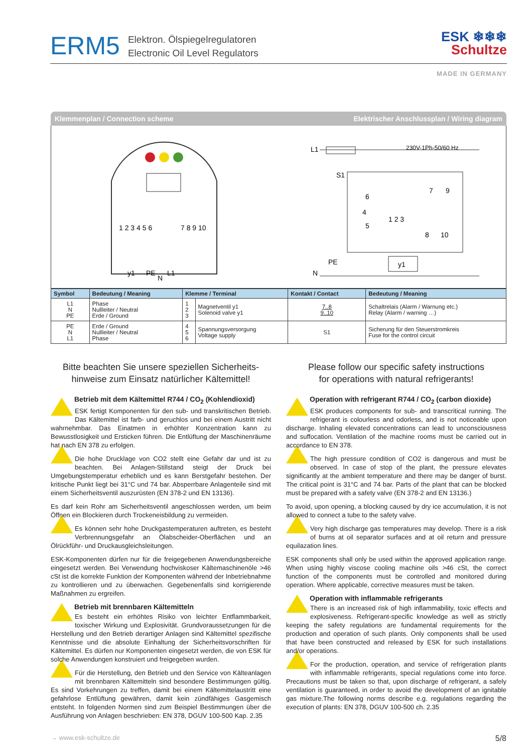ERM5 Elektron. Ölspiegelregulatoren
Electronic Oil Level Regulators
ESK ❄❄❄
Schultze
MADE IN GERMANY
Klemmenplan / Connection scheme Elektrischer Anschlussplan / Wiring diagram
1 2 3 4 5 6
7 8 9 10
y1
PE
N
L1
L1
230V-1Ph-50/60 Hz
S1
6
4
5
1 2 3
7
9
8
10
y1
PE
N
| Symbol | Bedeutung / Meaning | Klemme / Terminal | | Kontakt / Contact | Bedeutung / Meaning |
| --- | --- | --- | --- | --- | --- |
| L1 N PE | Phase Nullleiter / Neutral Erde / Ground | 1 2 3 | Magnetventil y1 Solenoid valve y1 | 7..8 9..10 | Schaltrelais (Alarm / Warnung etc.) Relay (Alarm / warning …) |
| PE N L1 | Erde / Ground Nullleiter / Neutral Phase | 4 5 6 | Spannungsversorgung Voltage supply | S1 | Sicherung für den Steuerstromkreis Fuse for the control circuit |
Bitte beachten Sie unsere speziellen Sicherheits-
hinweise zum Einsatz natürlicher Kältemittel!
Betrieb mit dem Kältemittel R744 / CO<sub>2</sub> (Kohlendioxid)
ESK fertigt Komponenten für den sub- und transkritischen Betrieb. Das Kältemittel ist farb- und geruchlos und bei einem Austritt nicht wahrnehmbar. Das Einatmen in erhöhter Konzentration kann zu Bewusstlosigkeit und Ersticken führen. Die Entlüftung der Maschinenräume hat nach EN 378 zu erfolgen.
Die hohe Drucklage von CO2 stellt eine Gefahr dar und ist zu beachten. Bei Anlagen-Stillstand steigt der Druck bei Umgebungstemperatur erheblich und es kann Berstgefahr bestehen. Der kritische Punkt liegt bei 31°C und 74 bar. Absperrbare Anlagenteile sind mit einem Sicherheitsventil auszurüsten (EN 378-2 und EN 13136).
Es darf kein Rohr am Sicherheitsventil angeschlossen werden, um beim Öffnen ein Blockieren durch Trockeneisbildung zu vermeiden.
Es können sehr hohe Druckgastemperaturen auftreten, es besteht Verbrennungsgefahr an Ölabscheider-Oberflächen und an Ölrückführ- und Druckausgleichsleitungen.
ESK-Komponenten dürfen nur für die freigegebenen Anwendungsbereiche eingesetzt werden. Bei Verwendung hochviskoser Kältemaschinenöle >46 cSt ist die korrekte Funktion der Komponenten während der Inbetriebnahme zu kontrollieren und zu überwachen. Gegebenenfalls sind korrigierende Maßnahmen zu ergreifen.
Betrieb mit brennbaren Kältemitteln
Es besteht ein erhöhtes Risiko von leichter Entflammbarkeit, toxischer Wirkung und Explosivität. Grundvoraussetzungen für die Herstellung und den Betrieb derartiger Anlagen sind Kältemittel spezifische Kenntnisse und die absolute Einhaltung der Sicherheitsvorschriften für Kältemittel. Es dürfen nur Komponenten eingesetzt werden, die von ESK für solche Anwendungen konstruiert und freigegeben wurden.
Für die Herstellung, den Betrieb und den Service von Kälteanlagen mit brennbaren Kältemitteln sind besondere Bestimmungen gültig. Es sind Vorkehrungen zu treffen, damit bei einem Kältemittelaustritt eine gefahrlose Entlüftung gewähren, damit kein zündfähiges Gasgemisch entsteht. In folgenden Normen sind zum Beispiel Bestimmungen über die Ausführung von Anlagen beschrieben: EN 378, DGUV 100-500 Kap. 2.35
Please follow our specific safety instructions
for operations with natural refrigerants!
Operation with refrigerant R744 / CO<sub>2</sub> (carbon dioxide)
ESK produces components for sub- and transcritical running. The refrigerant is colourless and odorless, and is not noticeable upon discharge. Inhaling elevated concentrations can lead to unconsciousness and suffocation. Ventilation of the machine rooms must be carried out in accordance to EN 378.
The high pressure condition of CO2 is dangerous and must be observed. In case of stop of the plant, the pressure elevates significantly at the ambient temperature and there may be danger of burst. The critical point is 31°C and 74 bar. Parts of the plant that can be blocked must be prepared with a safety valve (EN 378-2 and EN 13136.)
To avoid, upon opening, a blocking caused by dry ice accumulation, it is not allowed to connect a tube to the safety valve.
Very high discharge gas temperatures may develop. There is a risk of burns at oil separator surfaces and at oil return and pressure equilazation lines.
ESK components shall only be used within the approved application range. When using highly viscose cooling machine oils >46 cSt, the correct function of the components must be controlled and monitored during operation. Where applicable, corrective measures must be taken.
Operation with inflammable refrigerants
There is an increased risk of high inflammability, toxic effects and explosiveness. Refrigerant-specific knowledge as well as strictly keeping the safety regulations are fundamental requirements for the production and operation of such plants. Only components shall be used that have been constructed and released by ESK for such installations and/or operations.
For the production, operation, and service of refrigeration plants with inflammable refrigerants, special regulations come into force. Precautions must be taken so that, upon discharge of refrigerant, a safely ventilation is guaranteed, in order to avoid the development of an ignitable gas mixture.The following norms describe e.g. regulations regarding the execution of plants: EN 378, DGUV 100-500 ch. 2.35
→ www.esk-schultze.de 5/8